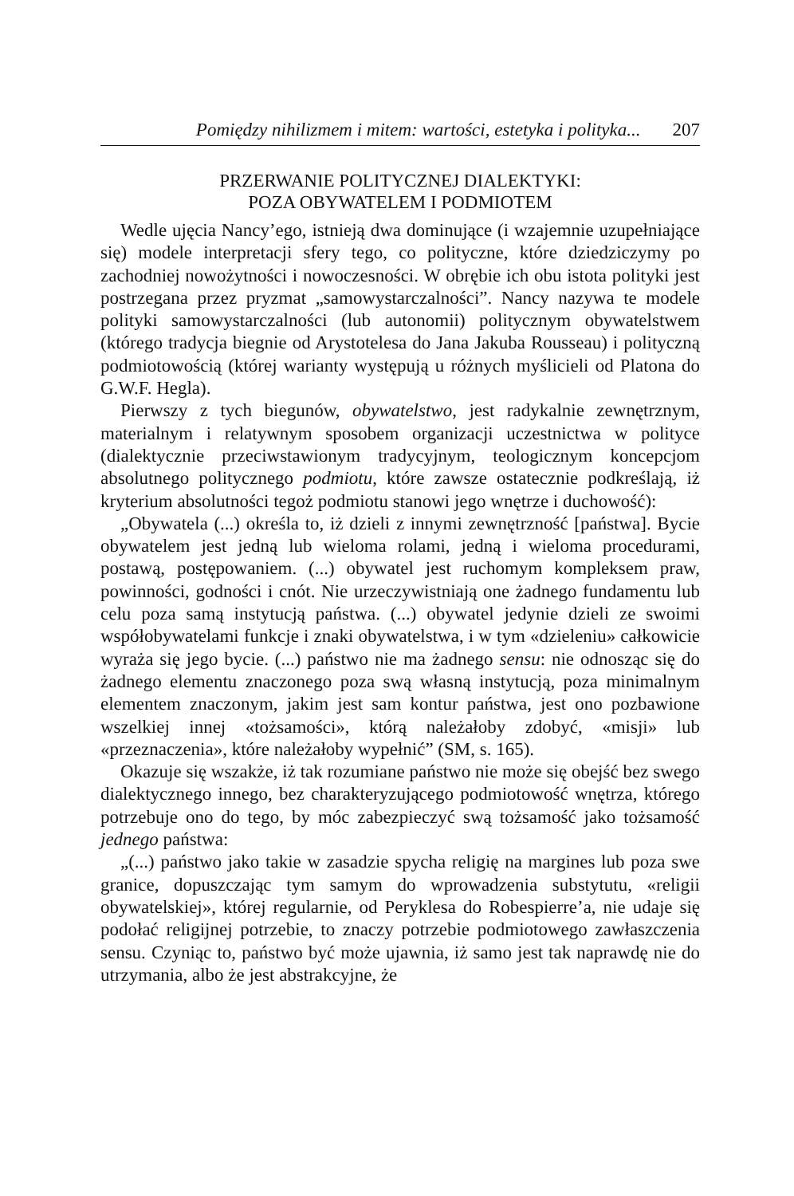Pomiędzy nihilizmem i mitem: wartości, estetyka i polityka... 207
PRZERWANIE POLITYCZNEJ DIALEKTYKI:
POZA OBYWATELEM I PODMIOTEM
Wedle ujęcia Nancy’ego, istnieją dwa dominujące (i wzajemnie uzupełniające się) modele interpretacji sfery tego, co polityczne, które dziedziczymy po zachodniej nowożytności i nowoczesności. W obrębie ich obu istota polityki jest postrzegana przez pryzmat „samowystarczalności”. Nancy nazywa te modele polityki samowystarczalności (lub autonomii) politycznym obywatelstwem (którego tradycja biegnie od Arystotelesa do Jana Jakuba Rousseau) i polityczną podmiotowością (której warianty występują u różnych myślicieli od Platona do G.W.F. Hegla).
Pierwszy z tych biegunów, obywatelstwo, jest radykalnie zewnętrznym, materialnym i relatywnym sposobem organizacji uczestnictwa w polityce (dialektycznie przeciwstawionym tradycyjnym, teologicznym koncepcjom absolutnego politycznego podmiotu, które zawsze ostatecznie podkreślają, iż kryterium absolutności tegoż podmiotu stanowi jego wnętrze i duchowość):
„Obywatela (...) określa to, iż dzieli z innymi zewnętrzność [państwa]. Bycie obywatelem jest jedną lub wieloma rolami, jedną i wieloma procedurami, postawą, postępowaniem. (...) obywatel jest ruchomym kompleksem praw, powinności, godności i cnót. Nie urzeczywistniają one żadnego fundamentu lub celu poza samą instytucją państwa. (...) obywatel jedynie dzieli ze swoimi współobywatelami funkcje i znaki obywatelstwa, i w tym «dzieleniu» całkowicie wyraża się jego bycie. (...) państwo nie ma żadnego sensu: nie odnosząc się do żadnego elementu znaczonego poza swą własną instytucją, poza minimalnym elementem znaczonym, jakim jest sam kontur państwa, jest ono pozbawione wszelkiej innej «tożsamości», którą należałoby zdobyć, «misji» lub «przeznaczenia», które należałoby wypełnić” (SM, s. 165).
Okazuje się wszakże, iż tak rozumiane państwo nie może się obejść bez swego dialektycznego innego, bez charakteryzującego podmiotowość wnętrza, którego potrzebuje ono do tego, by móc zabezpieczyć swą tożsamość jako tożsamość jednego państwa:
„(...) państwo jako takie w zasadzie spycha religię na margines lub poza swe granice, dopuszczając tym samym do wprowadzenia substytutu, «religii obywatelskiej», której regularnie, od Peryklesa do Robespierre’a, nie udaje się podołać religijnej potrzebie, to znaczy potrzebie podmiotowego zawłaszczenia sensu. Czyniąc to, państwo być może ujawnia, iż samo jest tak naprawdę nie do utrzymania, albo że jest abstrakcyjne, że